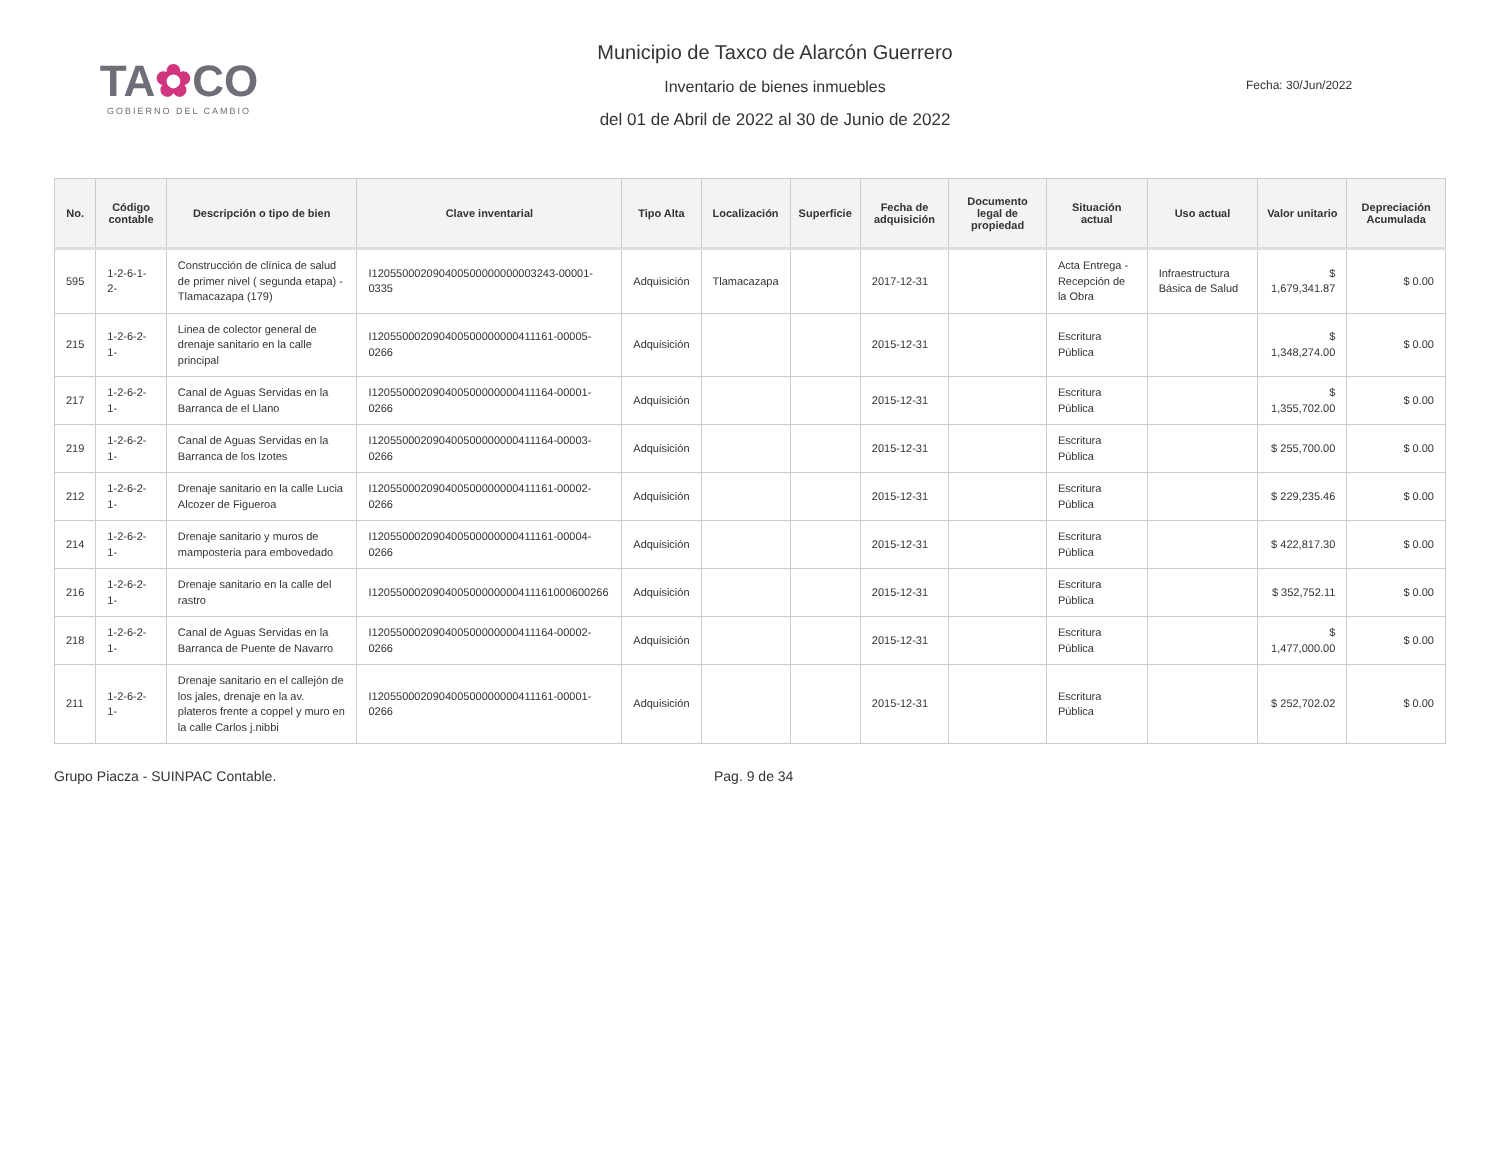TA✿CO
GOBIERNO DEL CAMBIO
Municipio de Taxco de Alarcón Guerrero
Inventario de bienes inmuebles
del 01 de Abril de 2022 al 30 de Junio de 2022
Fecha: 30/Jun/2022
| No. | Código contable | Descripción o tipo de bien | Clave inventarial | Tipo Alta | Localización | Superficie | Fecha de adquisición | Documento legal de propiedad | Situación actual | Uso actual | Valor unitario | Depreciación Acumulada |
| --- | --- | --- | --- | --- | --- | --- | --- | --- | --- | --- | --- | --- |
| 595 | 1-2-6-1-2- | Construcción de clínica de salud de primer nivel ( segunda etapa) - Tlamacazapa (179) | I120550002090400500000000003243-00001-0335 | Adquisición | Tlamacazapa | | 2017-12-31 | | Acta Entrega - Recepción de la Obra | Infraestructura Básica de Salud | $ 1,679,341.87 | $ 0.00 |
| 215 | 1-2-6-2-1- | Linea de colector general de drenaje sanitario en la calle principal | I120550002090400500000000411161-00005-0266 | Adquisición | | | 2015-12-31 | | Escritura Pública | | $ 1,348,274.00 | $ 0.00 |
| 217 | 1-2-6-2-1- | Canal de Aguas Servidas en la Barranca de el Llano | I120550002090400500000000411164-00001-0266 | Adquisición | | | 2015-12-31 | | Escritura Pública | | $ 1,355,702.00 | $ 0.00 |
| 219 | 1-2-6-2-1- | Canal de Aguas Servidas en la Barranca de los Izotes | I120550002090400500000000411164-00003-0266 | Adquisición | | | 2015-12-31 | | Escritura Pública | | $ 255,700.00 | $ 0.00 |
| 212 | 1-2-6-2-1- | Drenaje sanitario en la calle Lucia Alcozer de Figueroa | I120550002090400500000000411161-00002-0266 | Adquisición | | | 2015-12-31 | | Escritura Pública | | $ 229,235.46 | $ 0.00 |
| 214 | 1-2-6-2-1- | Drenaje sanitario y muros de mamposteria para embovedado | I120550002090400500000000411161-00004-0266 | Adquisición | | | 2015-12-31 | | Escritura Pública | | $ 422,817.30 | $ 0.00 |
| 216 | 1-2-6-2-1- | Drenaje sanitario en la calle del rastro | I120550002090400500000000411161000600266 | Adquisición | | | 2015-12-31 | | Escritura Pública | | $ 352,752.11 | $ 0.00 |
| 218 | 1-2-6-2-1- | Canal de Aguas Servidas en la Barranca de Puente de Navarro | I120550002090400500000000411164-00002-0266 | Adquisición | | | 2015-12-31 | | Escritura Pública | | $ 1,477,000.00 | $ 0.00 |
| 211 | 1-2-6-2-1- | Drenaje sanitario en el callejón de los jales, drenaje en la av. plateros frente a coppel y muro en la calle Carlos j.nibbi | I120550002090400500000000411161-00001-0266 | Adquisición | | | 2015-12-31 | | Escritura Pública | | $ 252,702.02 | $ 0.00 |
Grupo Piacza - SUINPAC Contable. Pag. 9 de 34